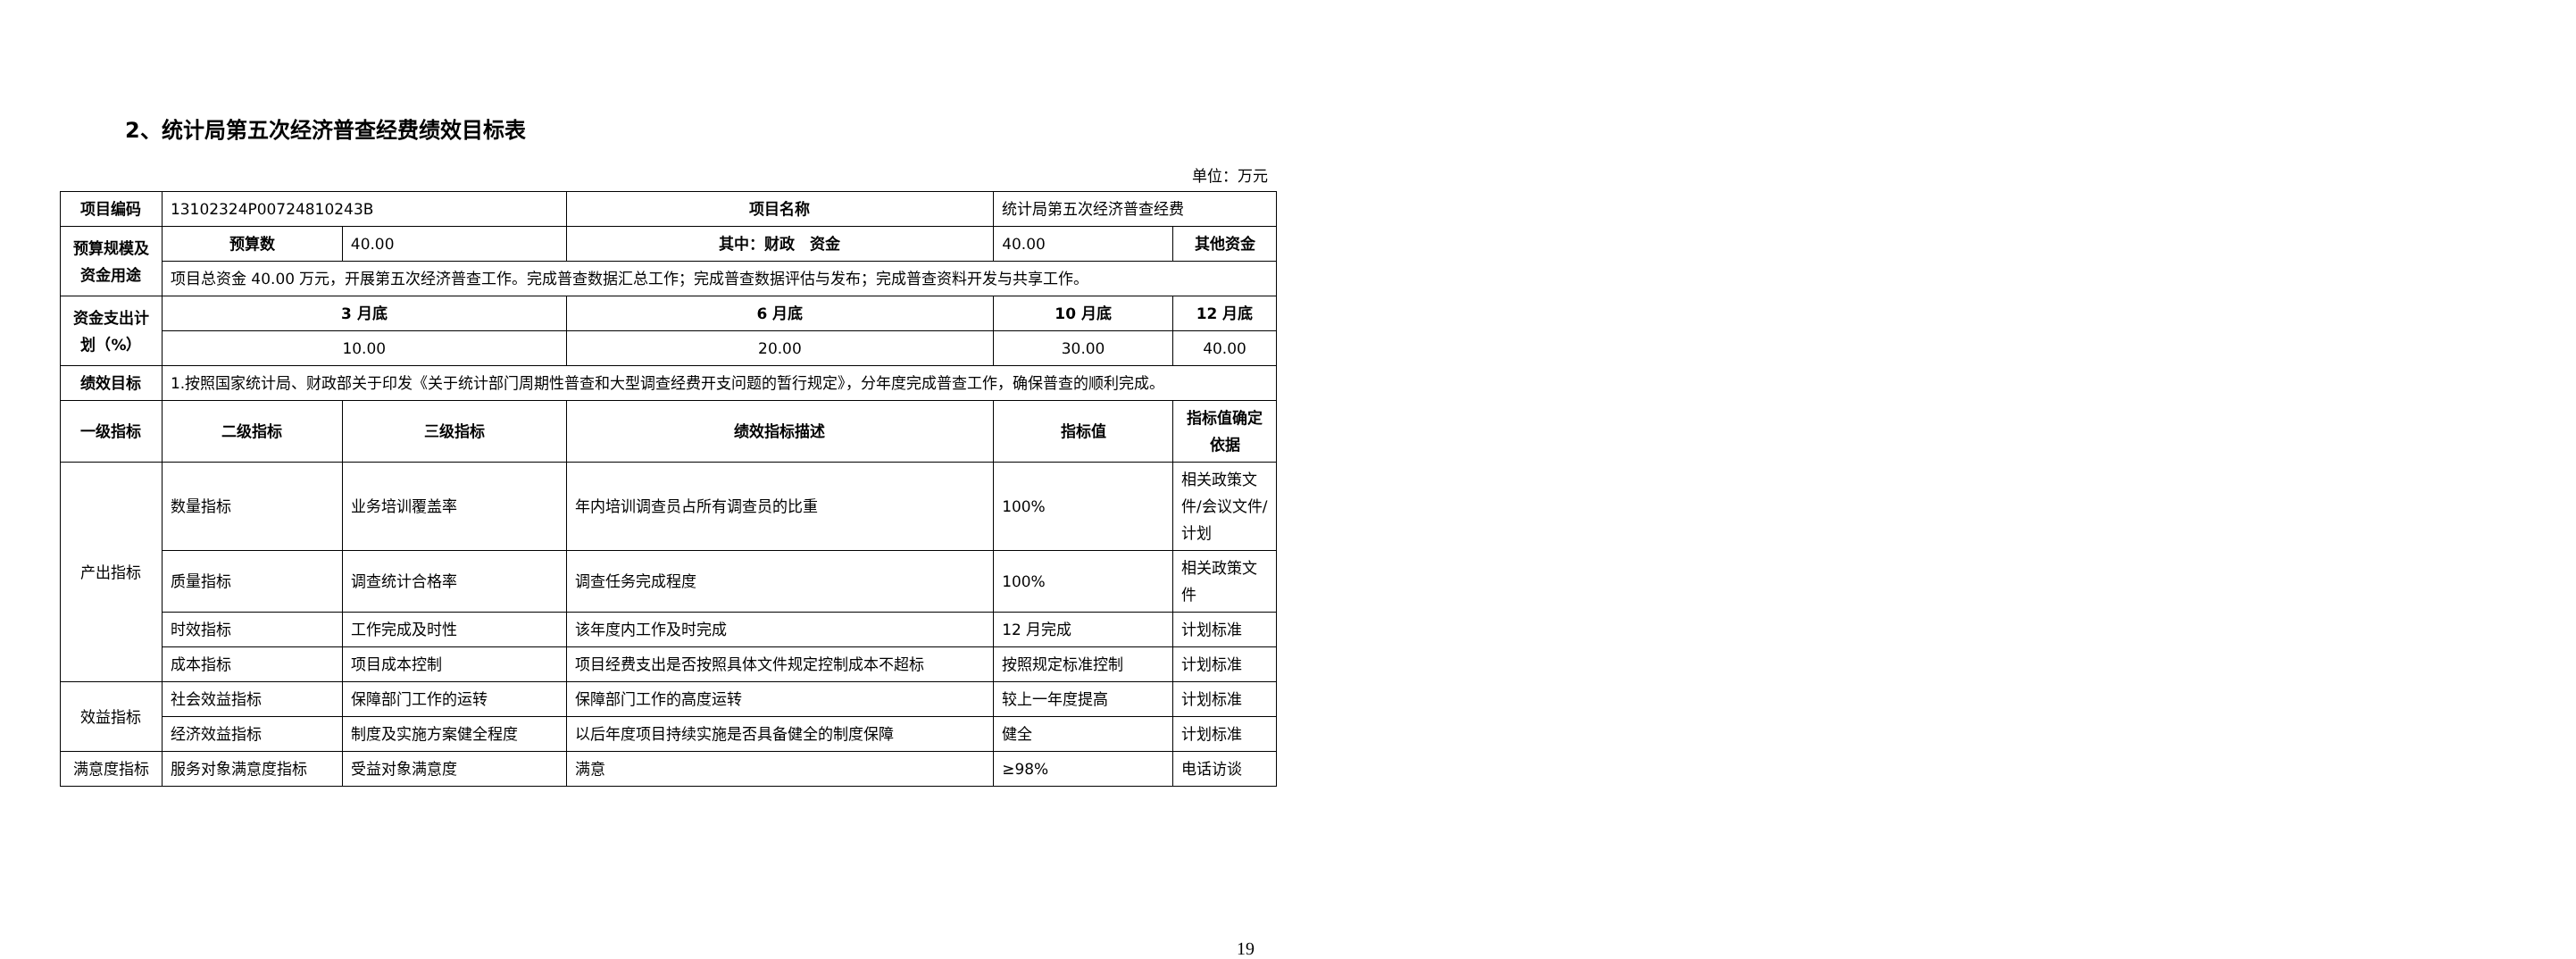2、统计局第五次经济普查经费绩效目标表
单位：万元
| 项目编码 | 13102324P00724810243B | | 项目名称 | 统计局第五次经济普查经费 | |
| 预算规模及资金用途 | 预算数 | 40.00 | 其中：财政 资金 | 40.00 | 其他资金 |
| | 项目总资金 40.00 万元，开展第五次经济普查工作。完成普查数据汇总工作；完成普查数据评估与发布；完成普查资料开发与共享工作。 | | | | |
| 资金支出计划（%） | 3 月底 | | 6 月底 | 10 月底 | 12 月底 |
| | 10.00 | | 20.00 | 30.00 | 40.00 |
| 绩效目标 | 1.按照国家统计局、财政部关于印发《关于统计部门周期性普查和大型调查经费开支问题的暂行规定》，分年度完成普查工作，确保普查的顺利完成。 | | | | |
| 一级指标 | 二级指标 | 三级指标 | 绩效指标描述 | 指标值 | 指标值确定依据 |
| 产出指标 | 数量指标 | 业务培训覆盖率 | 年内培训调查员占所有调查员的比重 | 100% | 相关政策文件/会议文件/计划 |
| | 质量指标 | 调查统计合格率 | 调查任务完成程度 | 100% | 相关政策文件 |
| | 时效指标 | 工作完成及时性 | 该年度内工作及时完成 | 12 月完成 | 计划标准 |
| | 成本指标 | 项目成本控制 | 项目经费支出是否按照具体文件规定控制成本不超标 | 按照规定标准控制 | 计划标准 |
| 效益指标 | 社会效益指标 | 保障部门工作的运转 | 保障部门工作的高度运转 | 较上一年度提高 | 计划标准 |
| | 经济效益指标 | 制度及实施方案健全程度 | 以后年度项目持续实施是否具备健全的制度保障 | 健全 | 计划标准 |
| 满意度指标 | 服务对象满意度指标 | 受益对象满意度 | 满意 | ≥98% | 电话访谈 |
19